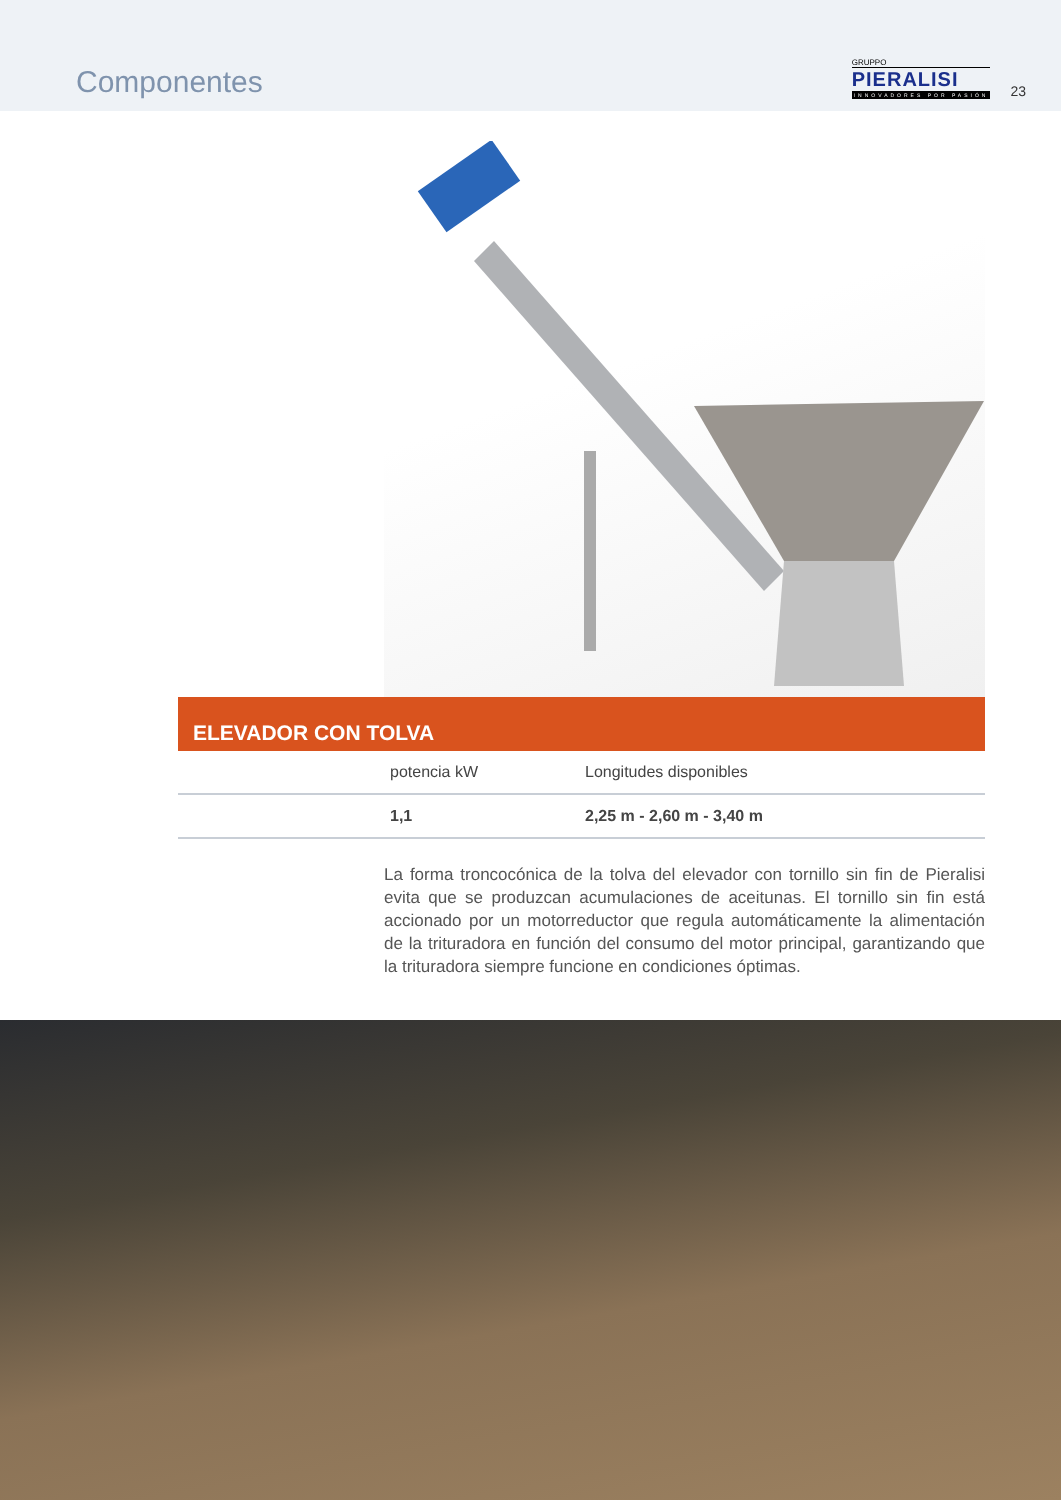Componentes
GRUPPO
PIERALISI
INNOVADORES POR PASIÓN
23
ELEVADOR CON TOLVA
| | potencia kW | Longitudes disponibles |
| --- | --- | --- |
| | 1,1 | 2,25 m - 2,60 m - 3,40 m |
La forma troncocónica de la tolva del elevador con tornillo sin fin de Pieralisi evita que se produzcan acumulaciones de aceitunas. El tornillo sin fin está accionado por un motorreductor que regula automáticamente la alimentación de la trituradora en función del consumo del motor principal, garantizando que la trituradora siempre funcione en condiciones óptimas.